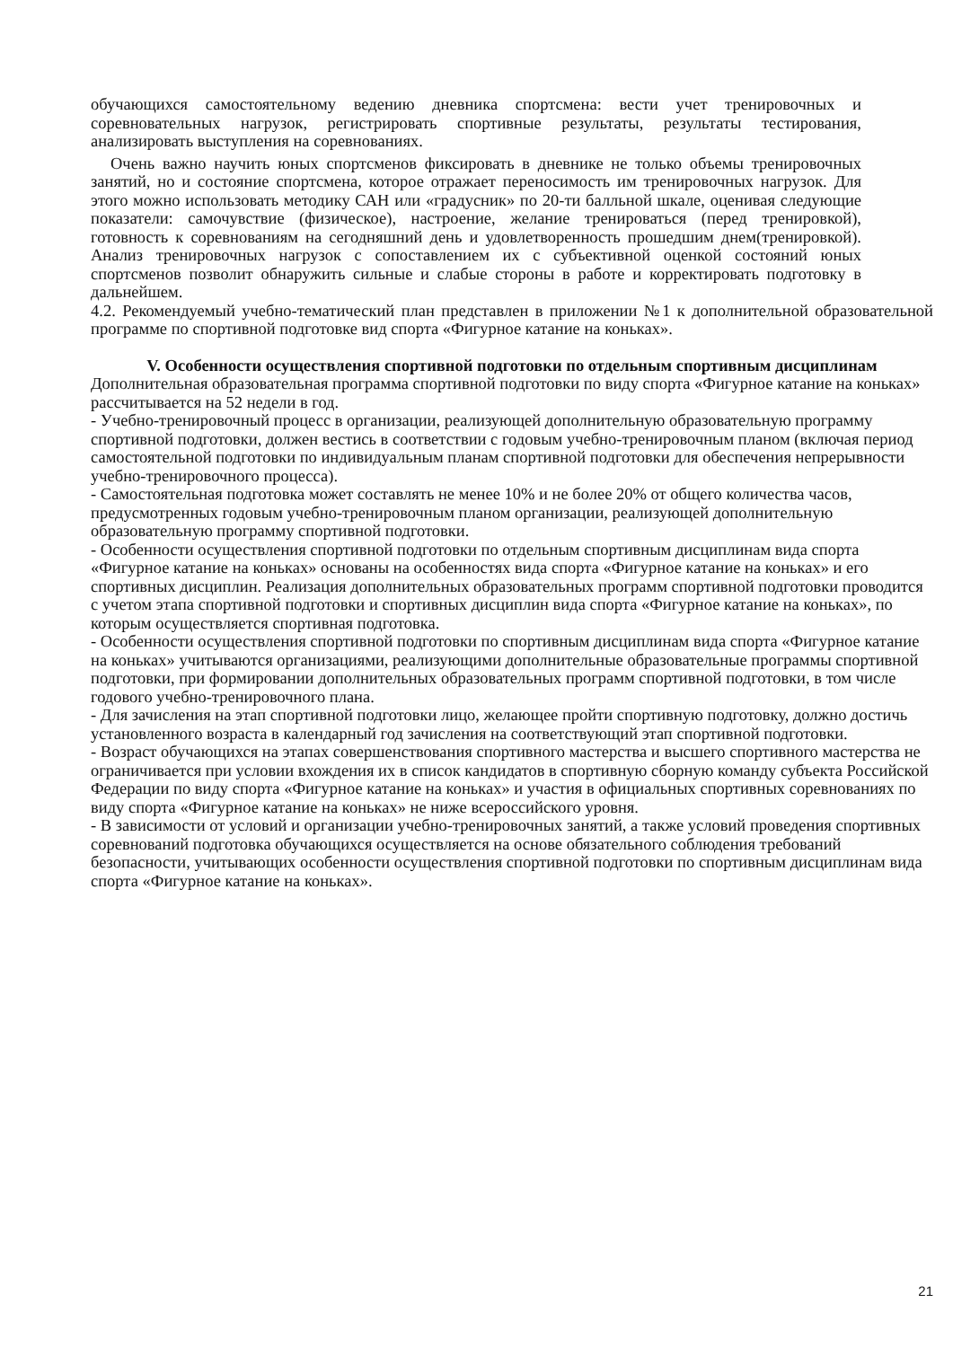обучающихся самостоятельному ведению дневника спортсмена: вести учет тренировочных и соревновательных нагрузок, регистрировать спортивные результаты, результаты тестирования, анализировать выступления на соревнованиях.
Очень важно научить юных спортсменов фиксировать в дневнике не только объемы тренировочных занятий, но и состояние спортсмена, которое отражает переносимость им тренировочных нагрузок. Для этого можно использовать методику САН или «градусник» по 20-ти балльной шкале, оценивая следующие показатели: самочувствие (физическое), настроение, желание тренироваться (перед тренировкой), готовность к соревнованиям на сегодняшний день и удовлетворенность прошедшим днем(тренировкой). Анализ тренировочных нагрузок с сопоставлением их с субъективной оценкой состояний юных спортсменов позволит обнаружить сильные и слабые стороны в работе и корректировать подготовку в дальнейшем.
4.2. Рекомендуемый учебно-тематический план представлен в приложении №1 к дополнительной образовательной программе по спортивной подготовке вид спорта «Фигурное катание на коньках».
V. Особенности осуществления спортивной подготовки по отдельным спортивным дисциплинам
Дополнительная образовательная программа спортивной подготовки по виду спорта «Фигурное катание на коньках» рассчитывается на 52 недели в год.
- Учебно-тренировочный процесс в организации, реализующей дополнительную образовательную программу спортивной подготовки, должен вестись в соответствии с годовым учебно-тренировочным планом (включая период самостоятельной подготовки по индивидуальным планам спортивной подготовки для обеспечения непрерывности учебно-тренировочного процесса).
- Самостоятельная подготовка может составлять не менее 10% и не более 20% от общего количества часов, предусмотренных годовым учебно-тренировочным планом организации, реализующей дополнительную образовательную программу спортивной подготовки.
- Особенности осуществления спортивной подготовки по отдельным спортивным дисциплинам вида спорта «Фигурное катание на коньках» основаны на особенностях вида спорта «Фигурное катание на коньках» и его спортивных дисциплин. Реализация дополнительных образовательных программ спортивной подготовки проводится с учетом этапа спортивной подготовки и спортивных дисциплин вида спорта «Фигурное катание на коньках», по которым осуществляется спортивная подготовка.
- Особенности осуществления спортивной подготовки по спортивным дисциплинам вида спорта «Фигурное катание на коньках» учитываются организациями, реализующими дополнительные образовательные программы спортивной подготовки, при формировании дополнительных образовательных программ спортивной подготовки, в том числе годового учебно-тренировочного плана.
- Для зачисления на этап спортивной подготовки лицо, желающее пройти спортивную подготовку, должно достичь установленного возраста в календарный год зачисления на соответствующий этап спортивной подготовки.
- Возраст обучающихся на этапах совершенствования спортивного мастерства и высшего спортивного мастерства не ограничивается при условии вхождения их в список кандидатов в спортивную сборную команду субъекта Российской Федерации по виду спорта «Фигурное катание на коньках» и участия в официальных спортивных соревнованиях по виду спорта «Фигурное катание на коньках» не ниже всероссийского уровня.
- В зависимости от условий и организации учебно-тренировочных занятий, а также условий проведения спортивных соревнований подготовка обучающихся осуществляется на основе обязательного соблюдения требований безопасности, учитывающих особенности осуществления спортивной подготовки по спортивным дисциплинам вида спорта «Фигурное катание на коньках».
21